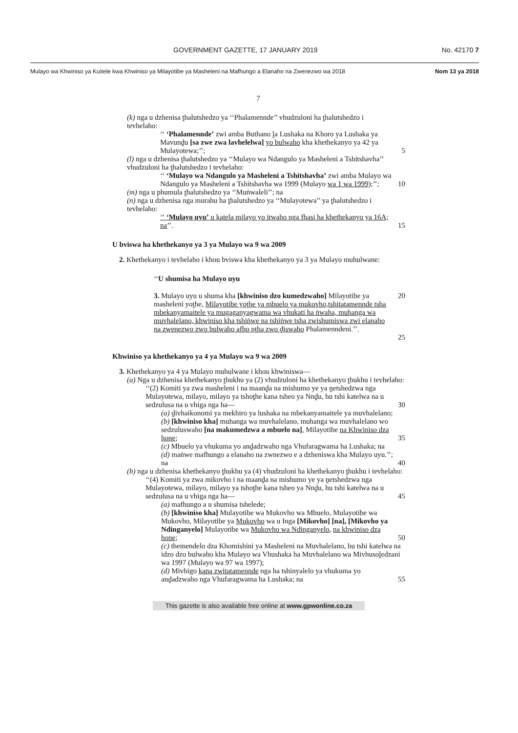GOVERNMENT GAZETTE, 17 JANUARY 2019 No. 42170 7
Mulayo wa Khwiniso ya Kuitele kwa Khwiniso ya Milayotibe ya Masheleni na Mafhungo a Elanaho na Zwenezwo wa 2018 Nom 13 ya 2018
7
(k) nga u dzhenisa ṱhalutshedzo ya ‘‘Phalamennde’’ vhudzuloni ha ṱhalutshedzo i tevhelaho:
‘‘ ‘Phalamennde’ zwi amba Buthano ḽa Lushaka na Khoro ya Lushaka ya Mavunḓu [sa zwe zwa lavhelelwa] yo bulwaho kha khethekanyo ya 42 ya Mulayotewa;’’;
5
(l) nga u dzhenisa ṱhalutshedzo ya ‘‘Mulayo wa Ndangulo ya Masheleni a Tshitshavha’’ vhudzuloni ha ṱhalutshedzo i tevhelaho:
‘‘ ‘Mulayo wa Ndangulo ya Masheleni a Tshitshavha’ zwi amba Mulayo wa Ndangulo ya Masheleni a Tshitshavha wa 1999 (Mulayo wa 1 wa 1999);’’;
10
(m) nga u phumula ṱhalutshedzo ya ‘‘Muṅwaleli’’; na
(n) nga u dzhenisa nga murahu ha ṱhalutshedzo ya ‘‘Mulayotewa’’ ya ṱhalutshedzo i tevhelaho:
‘‘ ‘Mulayo uyu’ u katela milayo yo itwaho nga fhasi ha khethekanyo ya 16A; na’’.
15
U bviswa ha khethekanyo ya 3 ya Mulayo wa 9 wa 2009
2. Khethekanyo i tevhelaho i khou bviswa kha khethekanyo ya 3 ya Mulayo muhulwane:
‘‘U shumisa ha Mulayo uyu
3. Mulayo uyu u shuma kha [khwiniso dzo kumedzwaho] Milayotibe ya masheleni yoṱhe, Milayotibe yoṱhe ya mbuelo ya mukovho,tshitatamennde tsha mbekanyamaitele ya mugaganyagwama wa vhukati ha ṅwaha, muhanga wa muvhalelano, khwiniso kha tshiṅwe na tshiṅwe tsha zwishumiswa zwi elanaho na zwenezwo zwo bulwaho afho nṱha zwo ḓiswaho Phalamenndeni.’’.
20
25
Khwiniso ya khethekanyo ya 4 ya Mulayo wa 9 wa 2009
3. Khethekanyo ya 4 ya Mulayo muhulwane i khou khwiniswa—
(a) Nga u dzhenisa khethekanyo ṱhukhu ya (2) vhudzuloni ha khethekanyo ṱhukhu i tevhelaho:
‘‘(2) Komiti ya zwa masheleni i na maanḓa na mishumo ye ya ṋetshedzwa nga Mulayotewa, milayo, milayo ya tshoṱhe kana tsheo ya Nnḓu, hu tshi katelwa na u sedzulusa na u vhiga nga ha—
30
(a) ḓivhaikonomi ya mekhiro ya lushaka na mbekanyamaitele ya muvhalelano;
(b) [khwiniso kha] muhanga wa muvhalelano, muhanga wa muvhalelano wo sedzuluswaho [na makumedzwa a mbuelo na], Milayotibe na Khwiniso dza hone;
35
(c) Mbuelo ya vhukuma yo anḓadzwaho nga Vhufaragwama ha Lushaka; na
(d) maṅwe mafhungo a elanaho na zwnezwo e a dzheniswa kha Mulayo uyu.’’; na
40
(b) nga u dzhenisa khethekanyo ṱhukhu ya (4) vhudzuloni ha khethekanyo ṱhukhu i tevhelaho:
‘‘(4) Komiti ya zwa mikovho i na maanḓa na mishumo ye ya ṋetshedzwa nga Mulayotewa, milayo, milayo ya tshoṱhe kana tsheo ya Nnḓu, hu tshi katelwa na u sedzulusa na u vhiga nga ha—
45
(a) mafhungo a u shumisa tshelede;
(b) [khwiniso kha] Mulayotibe wa Mukovho wa Mbuelo, Mulayotibe wa Mukovho, Milayotibe ya Mukovho wa u Inga [Mikovho] [na], [Mikovho ya Ndinganyelo] Mulayotibe wa Mukovho wa Ndinganyelo, na khwiniso dza hone;
50
(c) themendelo dza Khomishini ya Masheleni na Muvhalelano, hu tshi katelwa na idzo dzo bulwaho kha Mulayo wa Vhushaka ha Muvhalelano wa Mivhusoḽedzani wa 1997 (Mulayo wa 97 wa 1997);
(d) Mivhigo kana zwitatamennde nga ha tshinyalelo ya vhukuma yo anḓadzwaho nga Vhufaragwama ha Lushaka; na
55
This gazette is also available free online at www.gpwonline.co.za